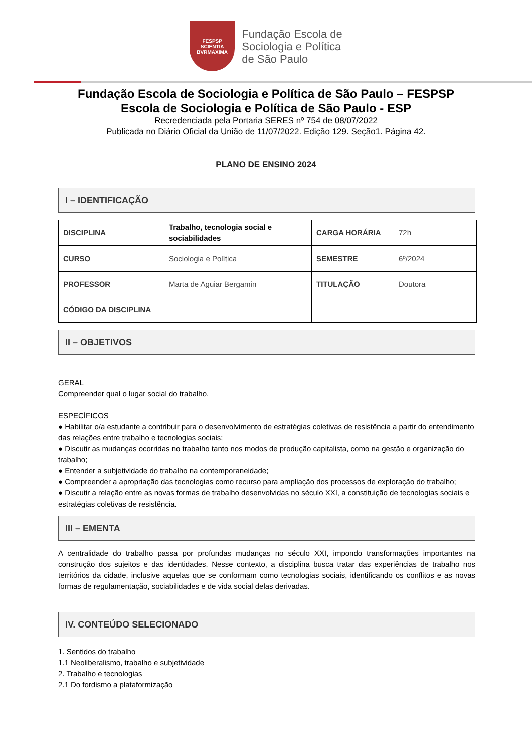FESPSP
SCIENTIA
BVRMAXIMA
Fundação Escola de
Sociologia e Política
de São Paulo
Fundação Escola de Sociologia e Política de São Paulo – FESPSP
Escola de Sociologia e Política de São Paulo - ESP
Recredenciada pela Portaria SERES nº 754 de 08/07/2022
Publicada no Diário Oficial da União de 11/07/2022. Edição 129. Seção1. Página 42.
PLANO DE ENSINO 2024
I – IDENTIFICAÇÃO
| DISCIPLINA | Trabalho, tecnologia social e sociabilidades | CARGA HORÁRIA | 72h |
| CURSO | Sociologia e Política | SEMESTRE | 6º/2024 |
| PROFESSOR | Marta de Aguiar Bergamin | TITULAÇÃO | Doutora |
| CÓDIGO DA DISCIPLINA | | | |
II – OBJETIVOS
GERAL
Compreender qual o lugar social do trabalho.
ESPECÍFICOS
● Habilitar o/a estudante a contribuir para o desenvolvimento de estratégias coletivas de resistência a partir do entendimento das relações entre trabalho e tecnologias sociais;
● Discutir as mudanças ocorridas no trabalho tanto nos modos de produção capitalista, como na gestão e organização do trabalho;
● Entender a subjetividade do trabalho na contemporaneidade;
● Compreender a apropriação das tecnologias como recurso para ampliação dos processos de exploração do trabalho;
● Discutir a relação entre as novas formas de trabalho desenvolvidas no século XXI, a constituição de tecnologias sociais e estratégias coletivas de resistência.
III – EMENTA
A centralidade do trabalho passa por profundas mudanças no século XXI, impondo transformações importantes na construção dos sujeitos e das identidades. Nesse contexto, a disciplina busca tratar das experiências de trabalho nos territórios da cidade, inclusive aquelas que se conformam como tecnologias sociais, identificando os conflitos e as novas formas de regulamentação, sociabilidades e de vida social delas derivadas.
IV. CONTEÚDO SELECIONADO
1. Sentidos do trabalho
1.1 Neoliberalismo, trabalho e subjetividade
2. Trabalho e tecnologias
2.1 Do fordismo a plataformização